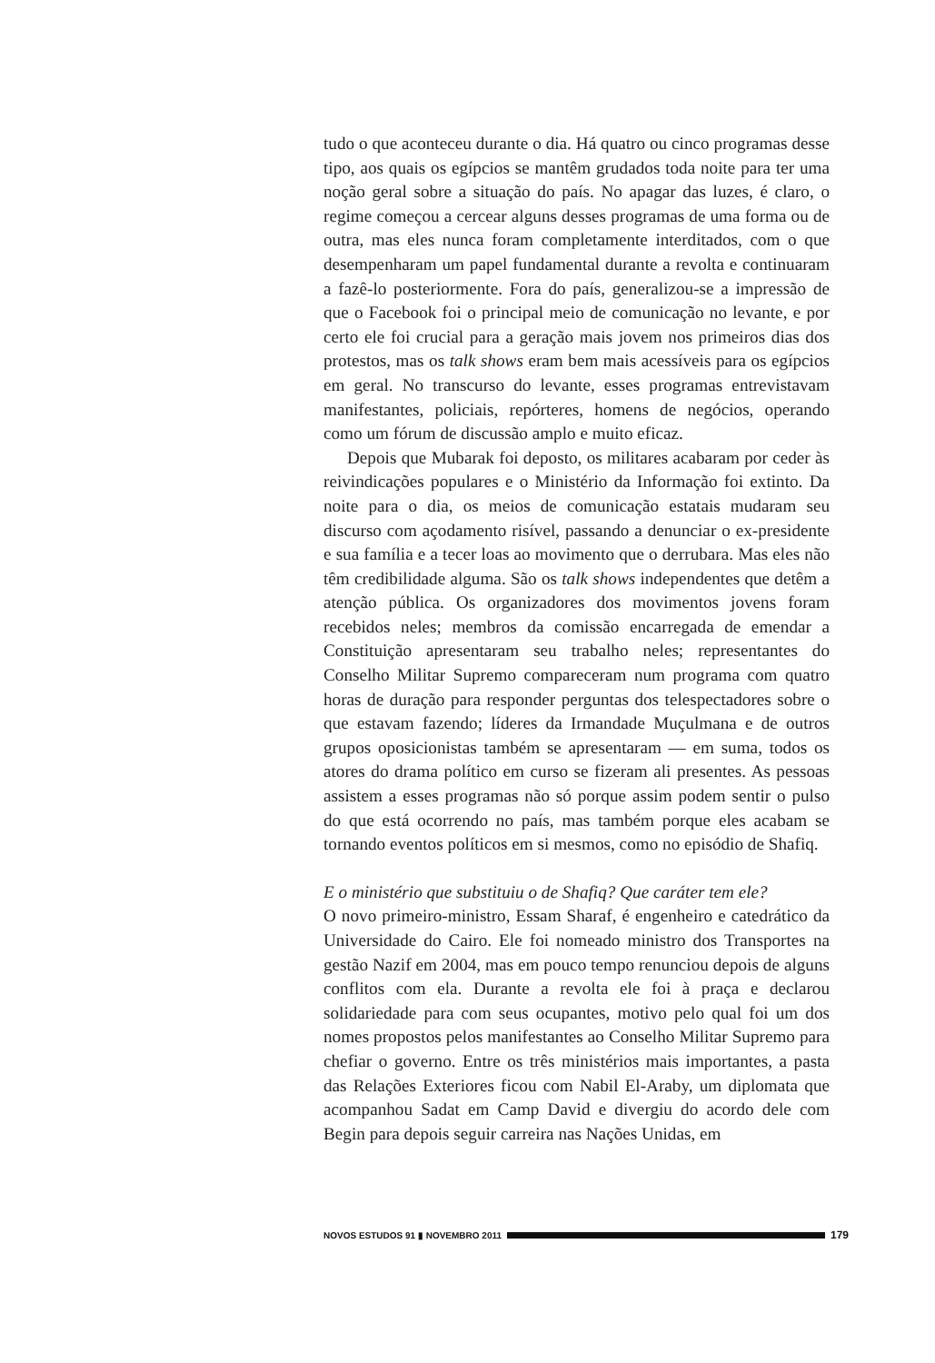tudo o que aconteceu durante o dia. Há quatro ou cinco programas desse tipo, aos quais os egípcios se mantêm grudados toda noite para ter uma noção geral sobre a situação do país. No apagar das luzes, é claro, o regime começou a cercear alguns desses programas de uma forma ou de outra, mas eles nunca foram completamente interditados, com o que desempenharam um papel fundamental durante a revolta e continuaram a fazê-lo posteriormente. Fora do país, generalizou-se a impressão de que o Facebook foi o principal meio de comunicação no levante, e por certo ele foi crucial para a geração mais jovem nos primeiros dias dos protestos, mas os talk shows eram bem mais acessíveis para os egípcios em geral. No transcurso do levante, esses programas entrevistavam manifestantes, policiais, repórteres, homens de negócios, operando como um fórum de discussão amplo e muito eficaz.
Depois que Mubarak foi deposto, os militares acabaram por ceder às reivindicações populares e o Ministério da Informação foi extinto. Da noite para o dia, os meios de comunicação estatais mudaram seu discurso com açodamento risível, passando a denunciar o ex-presidente e sua família e a tecer loas ao movimento que o derrubara. Mas eles não têm credibilidade alguma. São os talk shows independentes que detêm a atenção pública. Os organizadores dos movimentos jovens foram recebidos neles; membros da comissão encarregada de emendar a Constituição apresentaram seu trabalho neles; representantes do Conselho Militar Supremo compareceram num programa com quatro horas de duração para responder perguntas dos telespectadores sobre o que estavam fazendo; líderes da Irmandade Muçulmana e de outros grupos oposicionistas também se apresentaram — em suma, todos os atores do drama político em curso se fizeram ali presentes. As pessoas assistem a esses programas não só porque assim podem sentir o pulso do que está ocorrendo no país, mas também porque eles acabam se tornando eventos políticos em si mesmos, como no episódio de Shafiq.
E o ministério que substituiu o de Shafiq? Que caráter tem ele?
O novo primeiro-ministro, Essam Sharaf, é engenheiro e catedrático da Universidade do Cairo. Ele foi nomeado ministro dos Transportes na gestão Nazif em 2004, mas em pouco tempo renunciou depois de alguns conflitos com ela. Durante a revolta ele foi à praça e declarou solidariedade para com seus ocupantes, motivo pelo qual foi um dos nomes propostos pelos manifestantes ao Conselho Militar Supremo para chefiar o governo. Entre os três ministérios mais importantes, a pasta das Relações Exteriores ficou com Nabil El-Araby, um diplomata que acompanhou Sadat em Camp David e divergiu do acordo dele com Begin para depois seguir carreira nas Nações Unidas, em
NOVOS ESTUDOS 91 ▮ NOVEMBRO 2011
179